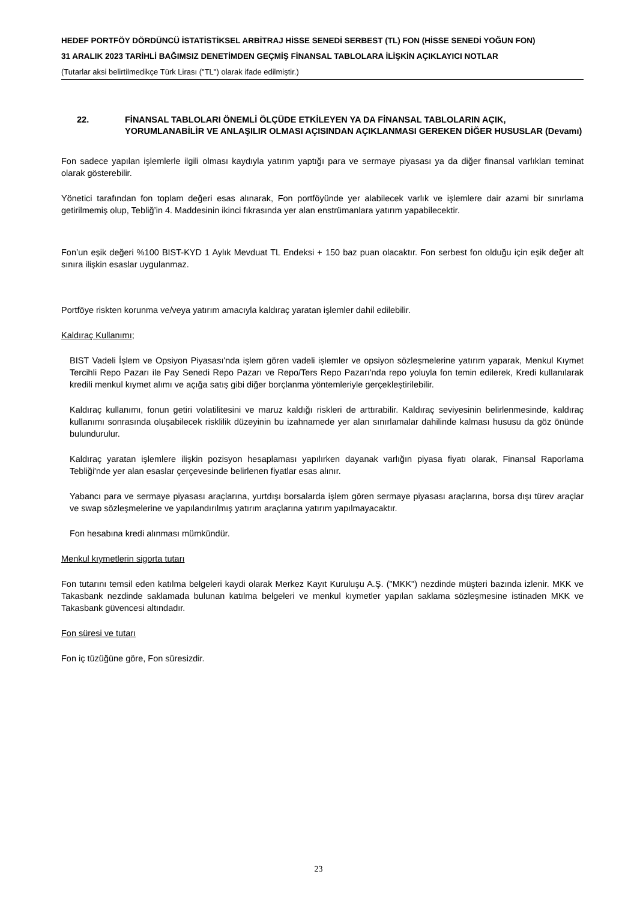HEDEF PORTFÖY DÖRDÜNCÜ İSTATİSTİKSEL ARBİTRAJ HİSSE SENEDİ SERBEST (TL) FON (HİSSE SENEDİ YOĞUN FON)
31 ARALIK 2023 TARİHLİ BAĞIMSIZ DENETİMDEN GEÇMİŞ FİNANSAL TABLOLARA İLİŞKİN AÇIKLAYICI NOTLAR
(Tutarlar aksi belirtilmedikçe Türk Lirası ("TL") olarak ifade edilmiştir.)
22. FİNANSAL TABLOLARI ÖNEMLİ ÖLÇÜDE ETKİLEYEN YA DA FİNANSAL TABLOLARIN AÇIK, YORUMLANABİLİR VE ANLAŞILIR OLMASI AÇISINDAN AÇIKLANMASI GEREKEN DİĞER HUSUSLAR (Devamı)
Fon sadece yapılan işlemlerle ilgili olması kaydıyla yatırım yaptığı para ve sermaye piyasası ya da diğer finansal varlıkları teminat olarak gösterebilir.
Yönetici tarafından fon toplam değeri esas alınarak, Fon portföyünde yer alabilecek varlık ve işlemlere dair azami bir sınırlama getirilmemiş olup, Tebliğ’in 4. Maddesinin ikinci fıkrasında yer alan enstrümanlara yatırım yapabilecektir.
Fon’un eşik değeri %100 BIST-KYD 1 Aylık Mevduat TL Endeksi + 150 baz puan olacaktır. Fon serbest fon olduğu için eşik değer alt sınıra ilişkin esaslar uygulanmaz.
Portföye riskten korunma ve/veya yatırım amacıyla kaldıraç yaratan işlemler dahil edilebilir.
Kaldıraç Kullanımı;
BIST Vadeli İşlem ve Opsiyon Piyasası'nda işlem gören vadeli işlemler ve opsiyon sözleşmelerine yatırım yaparak, Menkul Kıymet Tercihli Repo Pazarı ile Pay Senedi Repo Pazarı ve Repo/Ters Repo Pazarı'nda repo yoluyla fon temin edilerek, Kredi kullanılarak kredili menkul kıymet alımı ve açığa satış gibi diğer borçlanma yöntemleriyle gerçekleştirilebilir.
Kaldıraç kullanımı, fonun getiri volatilitesini ve maruz kaldığı riskleri de arttırabilir. Kaldıraç seviyesinin belirlenmesinde, kaldıraç kullanımı sonrasında oluşabilecek risklilik düzeyinin bu izahnamede yer alan sınırlamalar dahilinde kalması hususu da göz önünde bulundurulur.
Kaldıraç yaratan işlemlere ilişkin pozisyon hesaplaması yapılırken dayanak varlığın piyasa fiyatı olarak, Finansal Raporlama Tebliği'nde yer alan esaslar çerçevesinde belirlenen fiyatlar esas alınır.
Yabancı para ve sermaye piyasası araçlarına, yurtdışı borsalarda işlem gören sermaye piyasası araçlarına, borsa dışı türev araçlar ve swap sözleşmelerine ve yapılandırılmış yatırım araçlarına yatırım yapılmayacaktır.
Fon hesabına kredi alınması mümkündür.
Menkul kıymetlerin sigorta tutarı
Fon tutarını temsil eden katılma belgeleri kaydi olarak Merkez Kayıt Kuruluşu A.Ş. ("MKK") nezdinde müşteri bazında izlenir. MKK ve Takasbank nezdinde saklamada bulunan katılma belgeleri ve menkul kıymetler yapılan saklama sözleşmesine istinaden MKK ve Takasbank güvencesi altındadır.
Fon süresi ve tutarı
Fon iç tüzüğüne göre, Fon süresizdir.
23